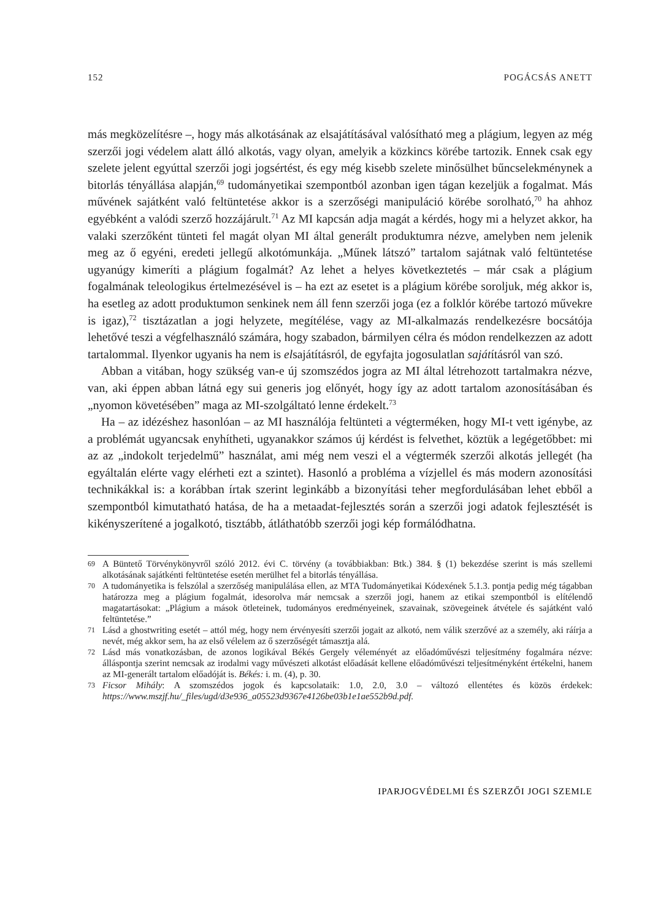152 POGÁCSÁS ANETT
más megközelítésre –, hogy más alkotásának az elsajátításával valósítható meg a plágium, legyen az még szerzői jogi védelem alatt álló alkotás, vagy olyan, amelyik a közkincs körébe tartozik. Ennek csak egy szelete jelent egyúttal szerzői jogi jogsértést, és egy még kisebb szelete minősülhet bűncselekménynek a bitorlás tényállása alapján,<sup>69</sup> tudományetikai szempontból azonban igen tágan kezeljük a fogalmat. Más művének sajátként való feltüntetése akkor is a szerzőségi manipuláció körébe sorolható,<sup>70</sup> ha ahhoz egyébként a valódi szerző hozzájárult.<sup>71</sup> Az MI kapcsán adja magát a kérdés, hogy mi a helyzet akkor, ha valaki szerzőként tünteti fel magát olyan MI által generált produktumra nézve, amelyben nem jelenik meg az ő egyéni, eredeti jellegű alkotómunkája. „Műnek látszó” tartalom sajátnak való feltüntetése ugyanúgy kimeríti a plágium fogalmát? Az lehet a helyes következtetés – már csak a plágium fogalmának teleologikus értelmezésével is – ha ezt az esetet is a plágium körébe soroljuk, még akkor is, ha esetleg az adott produktumon senkinek nem áll fenn szerzői joga (ez a folklór körébe tartozó művekre is igaz),<sup>72</sup> tisztázatlan a jogi helyzete, megítélése, vagy az MI-alkalmazás rendelkezésre bocsátója lehetővé teszi a végfelhasználó számára, hogy szabadon, bármilyen célra és módon rendelkezzen az adott tartalommal. Ilyenkor ugyanis ha nem is elsajátításról, de egyfajta jogosulatlan sajátításról van szó.
Abban a vitában, hogy szükség van-e új szomszédos jogra az MI által létrehozott tartalmakra nézve, van, aki éppen abban látná egy sui generis jog előnyét, hogy így az adott tartalom azonosításában és „nyomon követésében” maga az MI-szolgáltató lenne érdekelt.<sup>73</sup>
Ha – az idézéshez hasonlóan – az MI használója feltünteti a végterméken, hogy MI-t vett igénybe, az a problémát ugyancsak enyhítheti, ugyanakkor számos új kérdést is felvethet, köztük a legégetőbbet: mi az az „indokolt terjedelmű” használat, ami még nem veszi el a végtermék szerzői alkotás jellegét (ha egyáltalán elérte vagy elérheti ezt a szintet). Hasonló a probléma a vízjellel és más modern azonosítási technikákkal is: a korábban írtak szerint leginkább a bizonyítási teher megfordulásában lehet ebből a szempontból kimutatható hatása, de ha a metaadat-fejlesztés során a szerzői jogi adatok fejlesztését is kikényszerítené a jogalkotó, tisztább, átláthatóbb szerzői jogi kép formálódhatna.
69 A Büntető Törvénykönyvről szóló 2012. évi C. törvény (a továbbiakban: Btk.) 384. § (1) bekezdése szerint is más szellemi alkotásának sajátkénti feltüntetése esetén merülhet fel a bitorlás tényállása.
70 A tudományetika is felszólal a szerzőség manipulálása ellen, az MTA Tudományetikai Kódexének 5.1.3. pontja pedig még tágabban határozza meg a plágium fogalmát, idesorolva már nemcsak a szerzői jogi, hanem az etikai szempontból is elítélendő magatartásokat: „Plágium a mások ötleteinek, tudományos eredményeinek, szavainak, szövegeinek átvétele és sajátként való feltüntetése.”
71 Lásd a ghostwriting esetét – attól még, hogy nem érvényesíti szerzői jogait az alkotó, nem válik szerzővé az a személy, aki ráírja a nevét, még akkor sem, ha az első vélelem az ő szerzőségét támasztja alá.
72 Lásd más vonatkozásban, de azonos logikával Békés Gergely véleményét az előadóművészi teljesítmény fogalmára nézve: álláspontja szerint nemcsak az irodalmi vagy művészeti alkotást előadását kellene előadóművészi teljesítményként értékelni, hanem az MI-generált tartalom előadóját is. Békés: i. m. (4), p. 30.
73 Ficsor Mihály: A szomszédos jogok és kapcsolataik: 1.0, 2.0, 3.0 – változó ellentétes és közös érdekek: https://www.mszjf.hu/_files/ugd/d3e936_a05523d9367e4126be03b1e1ae552b9d.pdf.
IPARJOGVÉDELMI ÉS SZERZŐI JOGI SZEMLE